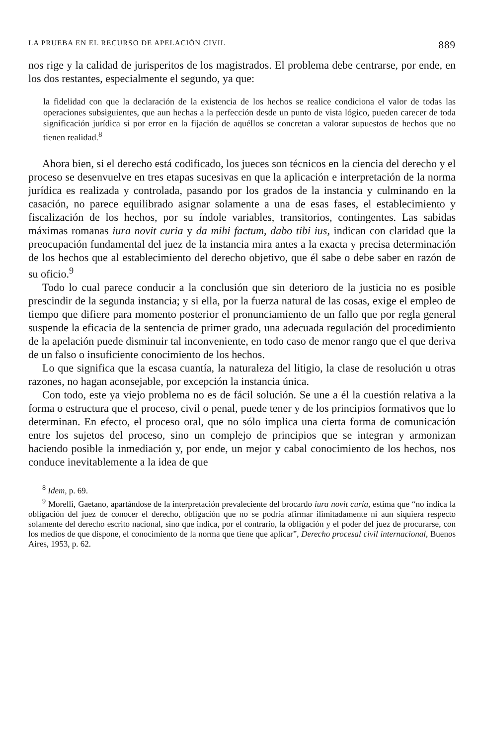LA PRUEBA EN EL RECURSO DE APELACIÓN CIVIL 889
nos rige y la calidad de jurisperitos de los magistrados. El problema debe centrarse, por ende, en los dos restantes, especialmente el segundo, ya que:
la fidelidad con que la declaración de la existencia de los hechos se realice condiciona el valor de todas las operaciones subsiguientes, que aun hechas a la perfección desde un punto de vista lógico, pueden carecer de toda significación jurídica si por error en la fijación de aquéllos se concretan a valorar supuestos de hechos que no tienen realidad.<sup>8</sup>
Ahora bien, si el derecho está codificado, los jueces son técnicos en la ciencia del derecho y el proceso se desenvuelve en tres etapas sucesivas en que la aplicación e interpretación de la norma jurídica es realizada y controlada, pasando por los grados de la instancia y culminando en la casación, no parece equilibrado asignar solamente a una de esas fases, el establecimiento y fiscalización de los hechos, por su índole variables, transitorios, contingentes. Las sabidas máximas romanas iura novit curia y da mihi factum, dabo tibi ius, indican con claridad que la preocupación fundamental del juez de la instancia mira antes a la exacta y precisa determinación de los hechos que al establecimiento del derecho objetivo, que él sabe o debe saber en razón de su oficio.<sup>9</sup>
Todo lo cual parece conducir a la conclusión que sin deterioro de la justicia no es posible prescindir de la segunda instancia; y si ella, por la fuerza natural de las cosas, exige el empleo de tiempo que difiere para momento posterior el pronunciamiento de un fallo que por regla general suspende la eficacia de la sentencia de primer grado, una adecuada regulación del procedimiento de la apelación puede disminuir tal inconveniente, en todo caso de menor rango que el que deriva de un falso o insuficiente conocimiento de los hechos.
Lo que significa que la escasa cuantía, la naturaleza del litigio, la clase de resolución u otras razones, no hagan aconsejable, por excepción la instancia única.
Con todo, este ya viejo problema no es de fácil solución. Se une a él la cuestión relativa a la forma o estructura que el proceso, civil o penal, puede tener y de los principios formativos que lo determinan. En efecto, el proceso oral, que no sólo implica una cierta forma de comunicación entre los sujetos del proceso, sino un complejo de principios que se integran y armonizan haciendo posible la inmediación y, por ende, un mejor y cabal conocimiento de los hechos, nos conduce inevitablemente a la idea de que
<sup>8</sup> Idem, p. 69.
<sup>9</sup> Morelli, Gaetano, apartándose de la interpretación prevaleciente del brocardo iura novit curia, estima que “no indica la obligación del juez de conocer el derecho, obligación que no se podría afirmar ilimitadamente ni aun siquiera respecto solamente del derecho escrito nacional, sino que indica, por el contrario, la obligación y el poder del juez de procurarse, con los medios de que dispone, el conocimiento de la norma que tiene que aplicar”, Derecho procesal civil internacional, Buenos Aires, 1953, p. 62.